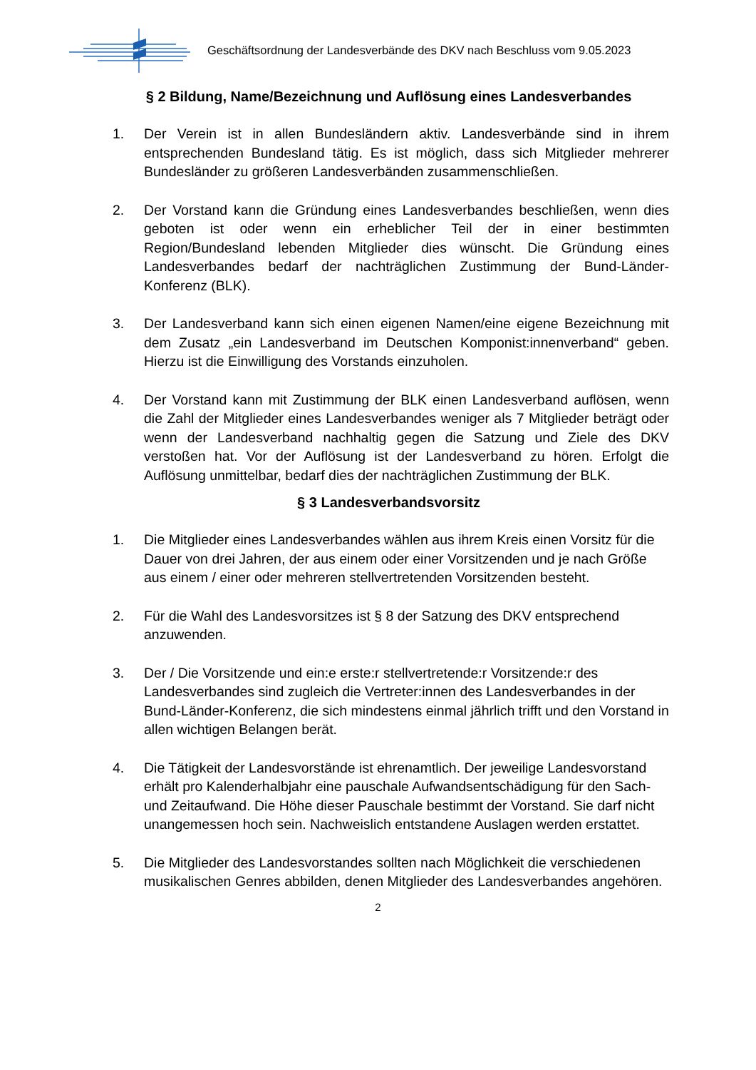Geschäftsordnung der Landesverbände des DKV nach Beschluss vom 9.05.2023
§ 2 Bildung, Name/Bezeichnung und Auflösung eines Landesverbandes
1. Der Verein ist in allen Bundesländern aktiv. Landesverbände sind in ihrem entsprechenden Bundesland tätig. Es ist möglich, dass sich Mitglieder mehrerer Bundesländer zu größeren Landesverbänden zusammenschließen.
2. Der Vorstand kann die Gründung eines Landesverbandes beschließen, wenn dies geboten ist oder wenn ein erheblicher Teil der in einer bestimmten Region/Bundesland lebenden Mitglieder dies wünscht. Die Gründung eines Landesverbandes bedarf der nachträglichen Zustimmung der Bund-Länder-Konferenz (BLK).
3. Der Landesverband kann sich einen eigenen Namen/eine eigene Bezeichnung mit dem Zusatz „ein Landesverband im Deutschen Komponist:innenverband“ geben. Hierzu ist die Einwilligung des Vorstands einzuholen.
4. Der Vorstand kann mit Zustimmung der BLK einen Landesverband auflösen, wenn die Zahl der Mitglieder eines Landesverbandes weniger als 7 Mitglieder beträgt oder wenn der Landesverband nachhaltig gegen die Satzung und Ziele des DKV verstoßen hat. Vor der Auflösung ist der Landesverband zu hören. Erfolgt die Auflösung unmittelbar, bedarf dies der nachträglichen Zustimmung der BLK.
§ 3 Landesverbandsvorsitz
1. Die Mitglieder eines Landesverbandes wählen aus ihrem Kreis einen Vorsitz für die Dauer von drei Jahren, der aus einem oder einer Vorsitzenden und je nach Größe aus einem / einer oder mehreren stellvertretenden Vorsitzenden besteht.
2. Für die Wahl des Landesvorsitzes ist § 8 der Satzung des DKV entsprechend anzuwenden.
3. Der / Die Vorsitzende und ein:e erste:r stellvertretende:r Vorsitzende:r des Landesverbandes sind zugleich die Vertreter:innen des Landesverbandes in der Bund-Länder-Konferenz, die sich mindestens einmal jährlich trifft und den Vorstand in allen wichtigen Belangen berät.
4. Die Tätigkeit der Landesvorstände ist ehrenamtlich. Der jeweilige Landesvorstand erhält pro Kalenderhalbjahr eine pauschale Aufwandsentschädigung für den Sach- und Zeitaufwand. Die Höhe dieser Pauschale bestimmt der Vorstand. Sie darf nicht unangemessen hoch sein. Nachweislich entstandene Auslagen werden erstattet.
5. Die Mitglieder des Landesvorstandes sollten nach Möglichkeit die verschiedenen musikalischen Genres abbilden, denen Mitglieder des Landesverbandes angehören.
2